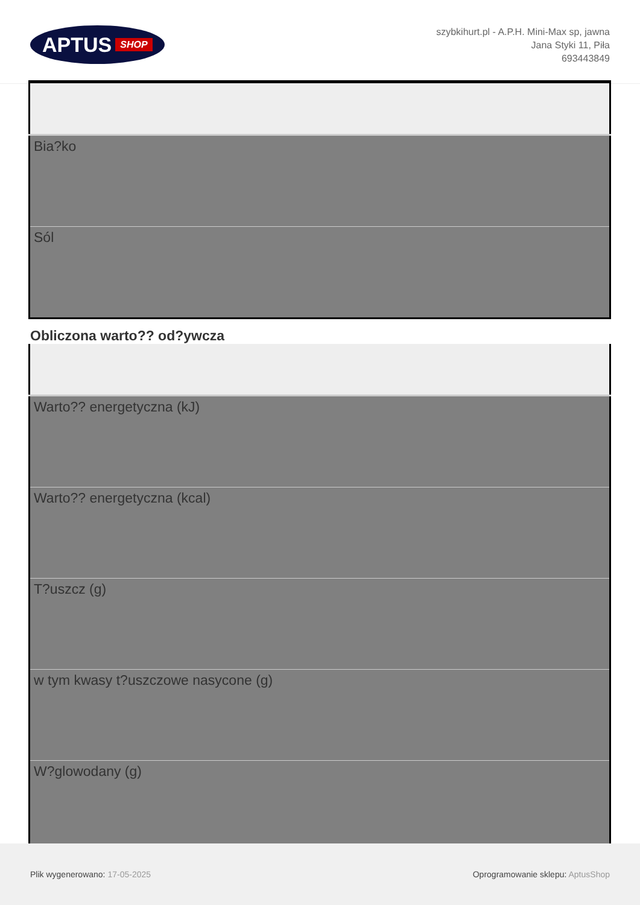APTUS SHOP
szybkihurt.pl - A.P.H. Mini-Max sp, jawna
Jana Styki 11, Piła
693443849
| Bia?ko |
| Sól |
Obliczona warto?? od?ywcza
| Warto?? energetyczna (kJ) |
| Warto?? energetyczna (kcal) |
| T?uszcz (g) |
| w tym kwasy t?uszczowe nasycone (g) |
| W?glowodany (g) |
Plik wygenerowano: 17-05-2025
Oprogramowanie sklepu: AptusShop